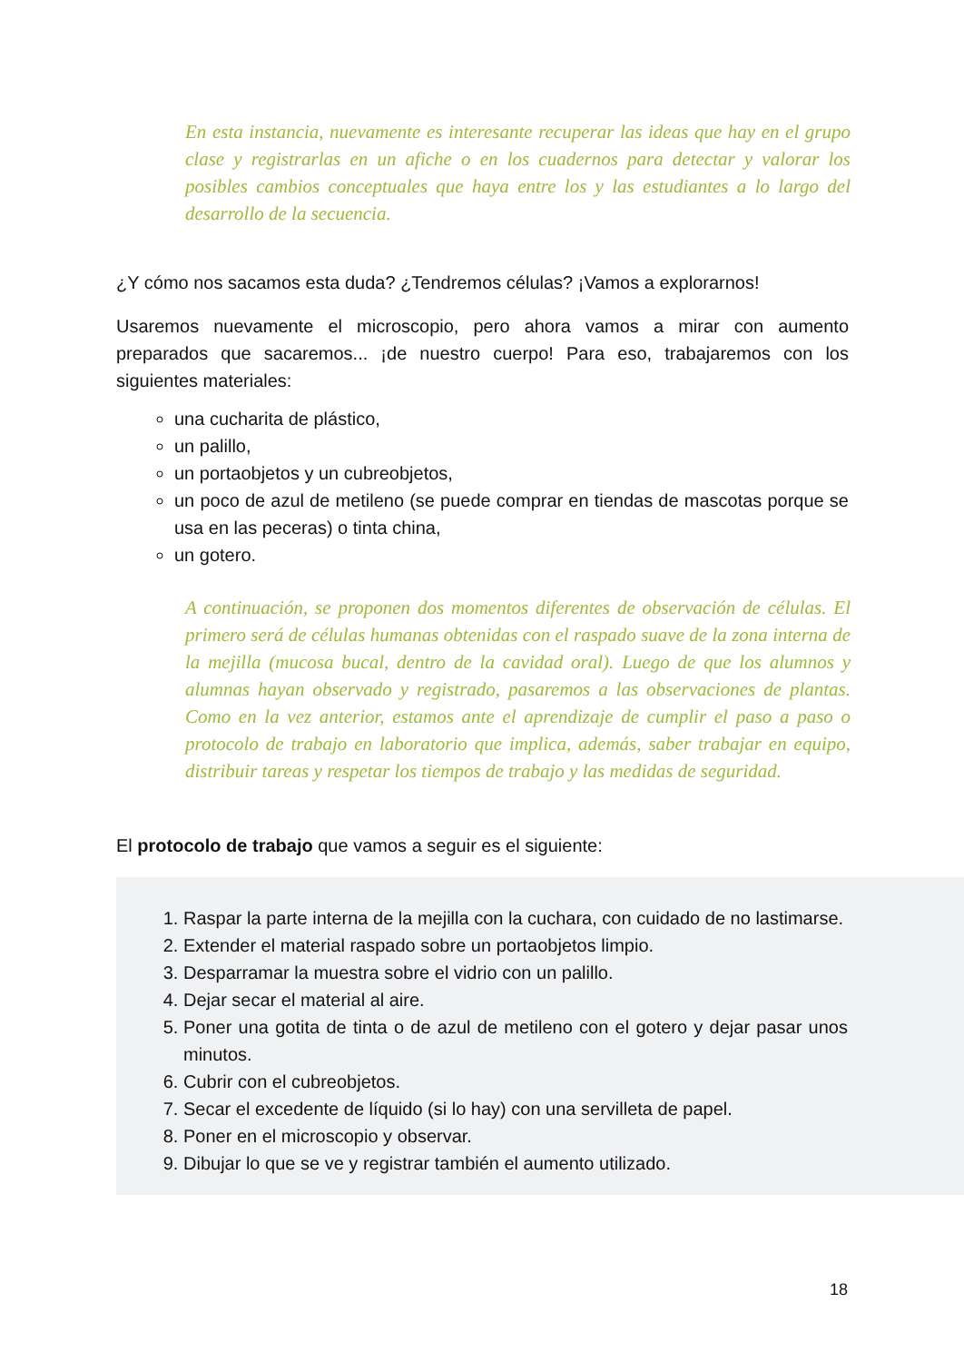En esta instancia, nuevamente es interesante recuperar las ideas que hay en el grupo clase y registrarlas en un afiche o en los cuadernos para detectar y valorar los posibles cambios conceptuales que haya entre los y las estudiantes a lo largo del desarrollo de la secuencia.
¿Y cómo nos sacamos esta duda? ¿Tendremos células? ¡Vamos a explorarnos!
Usaremos nuevamente el microscopio, pero ahora vamos a mirar con aumento preparados que sacaremos... ¡de nuestro cuerpo! Para eso, trabajaremos con los siguientes materiales:
una cucharita de plástico,
un palillo,
un portaobjetos y un cubreobjetos,
un poco de azul de metileno (se puede comprar en tiendas de mascotas porque se usa en las peceras) o tinta china,
un gotero.
A continuación, se proponen dos momentos diferentes de observación de células. El primero será de células humanas obtenidas con el raspado suave de la zona interna de la mejilla (mucosa bucal, dentro de la cavidad oral). Luego de que los alumnos y alumnas hayan observado y registrado, pasaremos a las observaciones de plantas. Como en la vez anterior, estamos ante el aprendizaje de cumplir el paso a paso o protocolo de trabajo en laboratorio que implica, además, saber trabajar en equipo, distribuir tareas y respetar los tiempos de trabajo y las medidas de seguridad.
El protocolo de trabajo que vamos a seguir es el siguiente:
1. Raspar la parte interna de la mejilla con la cuchara, con cuidado de no lastimarse.
2. Extender el material raspado sobre un portaobjetos limpio.
3. Desparramar la muestra sobre el vidrio con un palillo.
4. Dejar secar el material al aire.
5. Poner una gotita de tinta o de azul de metileno con el gotero y dejar pasar unos minutos.
6. Cubrir con el cubreobjetos.
7. Secar el excedente de líquido (si lo hay) con una servilleta de papel.
8. Poner en el microscopio y observar.
9. Dibujar lo que se ve y registrar también el aumento utilizado.
18